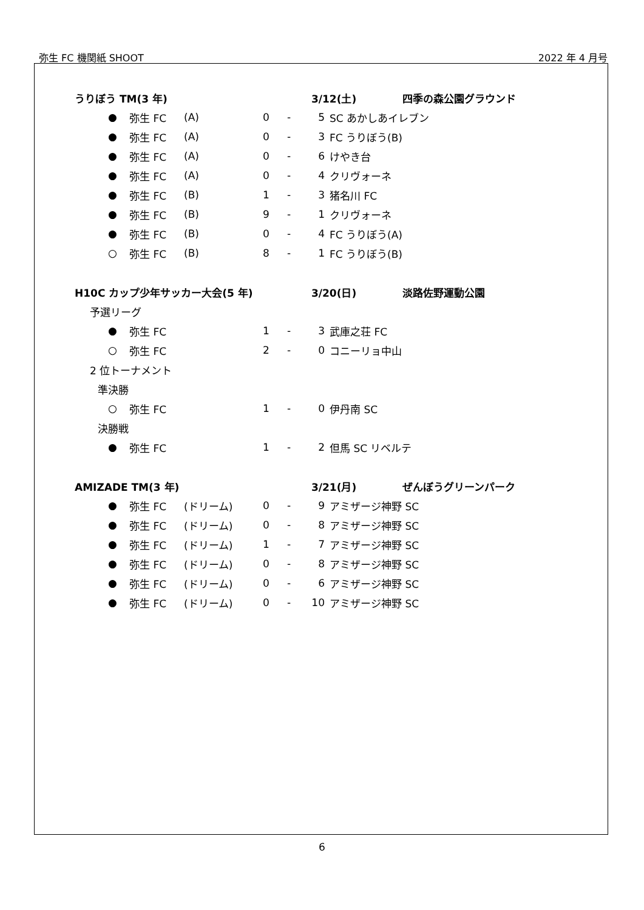弥生 FC 機関紙 SHOOT 2022 年 4 月号
| うりぼう TM(3 年) | | | | | | 3/12(土) | | 四季の森公園グラウンド |
| | ● | 弥生 FC | (A) | 0 | - | 5 | SC あかしあイレブン | |
| | ● | 弥生 FC | (A) | 0 | - | 3 | FC うりぼう(B) | |
| | ● | 弥生 FC | (A) | 0 | - | 6 | けやき台 | |
| | ● | 弥生 FC | (A) | 0 | - | 4 | クリヴォーネ | |
| | ● | 弥生 FC | (B) | 1 | - | 3 | 猪名川 FC | |
| | ● | 弥生 FC | (B) | 9 | - | 1 | クリヴォーネ | |
| | ● | 弥生 FC | (B) | 0 | - | 4 | FC うりぼう(A) | |
| | ○ | 弥生 FC | (B) | 8 | - | 1 | FC うりぼう(B) | |
| H10C カップ少年サッカー大会(5 年) | | | | | | 3/20(日) | | 淡路佐野運動公園 |
| 予選リーグ | | | | | | | | |
| | ● | 弥生 FC | | 1 | - | 3 | 武庫之荘 FC | |
| | ○ | 弥生 FC | | 2 | - | 0 | コニーリョ中山 | |
| 2 位トーナメント | | | | | | | | |
| 準決勝 | | | | | | | | |
| | ○ | 弥生 FC | | 1 | - | 0 | 伊丹南 SC | |
| 決勝戦 | | | | | | | | |
| | ● | 弥生 FC | | 1 | - | 2 | 但馬 SC リベルテ | |
| AMIZADE TM(3 年) | | | | | | 3/21(月) | | ぜんぼうグリーンパーク |
| | ● | 弥生 FC | (ドリーム) | 0 | - | 9 | アミザージ神野 SC | |
| | ● | 弥生 FC | (ドリーム) | 0 | - | 8 | アミザージ神野 SC | |
| | ● | 弥生 FC | (ドリーム) | 1 | - | 7 | アミザージ神野 SC | |
| | ● | 弥生 FC | (ドリーム) | 0 | - | 8 | アミザージ神野 SC | |
| | ● | 弥生 FC | (ドリーム) | 0 | - | 6 | アミザージ神野 SC | |
| | ● | 弥生 FC | (ドリーム) | 0 | - | 10 | アミザージ神野 SC | |
6